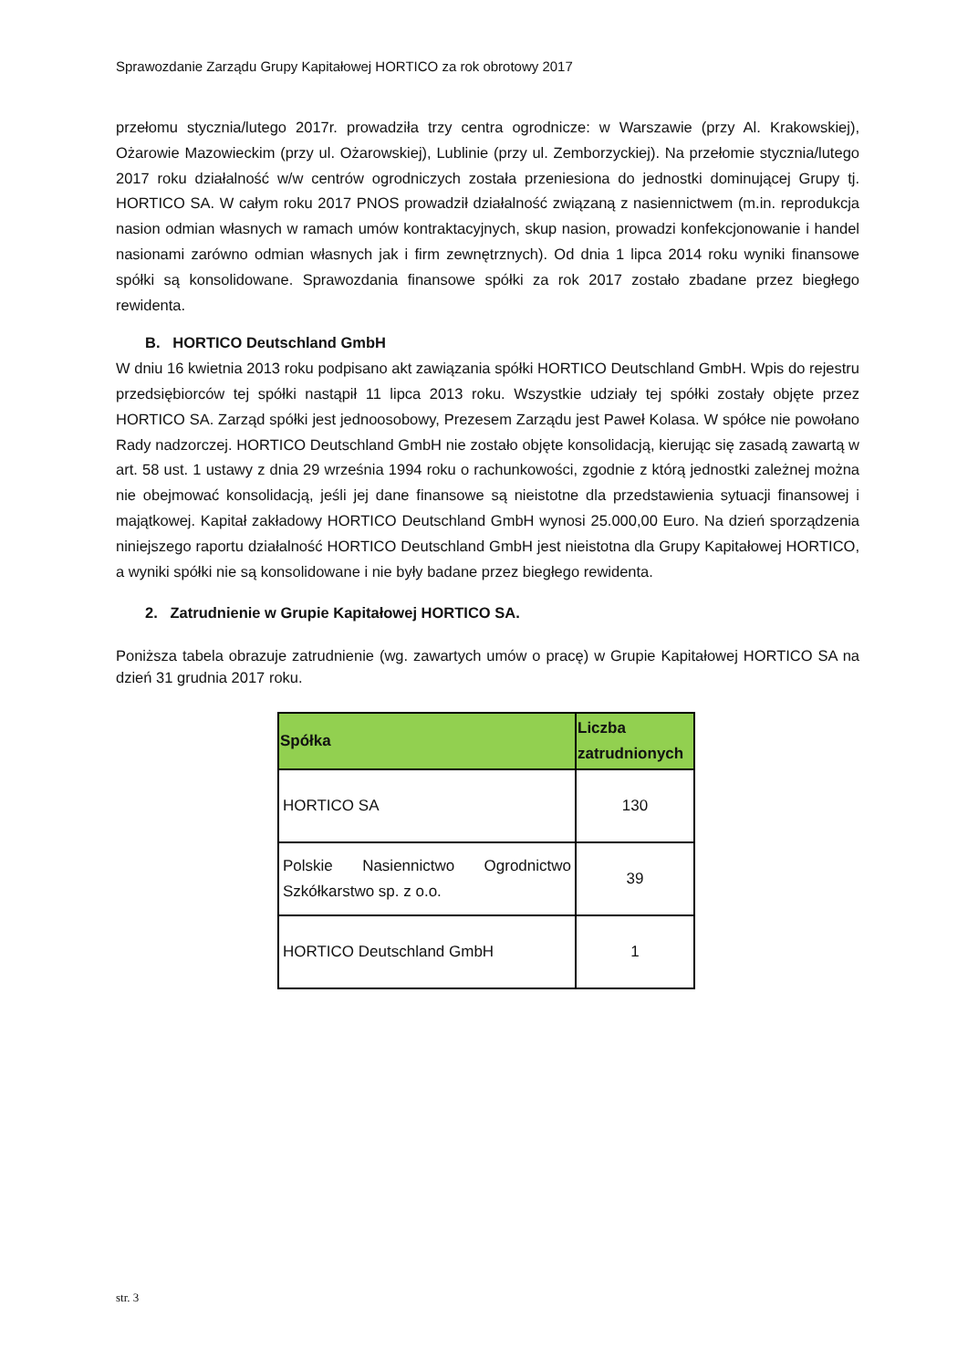Sprawozdanie Zarządu Grupy Kapitałowej HORTICO za rok obrotowy 2017
przełomu stycznia/lutego 2017r. prowadziła trzy centra ogrodnicze: w Warszawie (przy Al. Krakowskiej), Ożarowie Mazowieckim (przy ul. Ożarowskiej), Lublinie (przy ul. Zemborzyckiej). Na przełomie stycznia/lutego 2017 roku działalność w/w centrów ogrodniczych została przeniesiona do jednostki dominującej Grupy tj. HORTICO SA. W całym roku 2017 PNOS prowadził działalność związaną z nasiennictwem (m.in. reprodukcja nasion odmian własnych w ramach umów kontraktacyjnych, skup nasion, prowadzi konfekcjonowanie i handel nasionami zarówno odmian własnych jak i firm zewnętrznych). Od dnia 1 lipca 2014 roku wyniki finansowe spółki są konsolidowane. Sprawozdania finansowe spółki za rok 2017 zostało zbadane przez biegłego rewidenta.
B. HORTICO Deutschland GmbH
W dniu 16 kwietnia 2013 roku podpisano akt zawiązania spółki HORTICO Deutschland GmbH. Wpis do rejestru przedsiębiorców tej spółki nastąpił 11 lipca 2013 roku. Wszystkie udziały tej spółki zostały objęte przez HORTICO SA. Zarząd spółki jest jednoosobowy, Prezesem Zarządu jest Paweł Kolasa. W spółce nie powołano Rady nadzorczej. HORTICO Deutschland GmbH nie zostało objęte konsolidacją, kierując się zasadą zawartą w art. 58 ust. 1 ustawy z dnia 29 września 1994 roku o rachunkowości, zgodnie z którą jednostki zależnej można nie obejmować konsolidacją, jeśli jej dane finansowe są nieistotne dla przedstawienia sytuacji finansowej i majątkowej. Kapitał zakładowy HORTICO Deutschland GmbH wynosi 25.000,00 Euro. Na dzień sporządzenia niniejszego raportu działalność HORTICO Deutschland GmbH jest nieistotna dla Grupy Kapitałowej HORTICO, a wyniki spółki nie są konsolidowane i nie były badane przez biegłego rewidenta.
2. Zatrudnienie w Grupie Kapitałowej HORTICO SA.
Poniższa tabela obrazuje zatrudnienie (wg. zawartych umów o pracę) w Grupie Kapitałowej HORTICO SA na dzień 31 grudnia 2017 roku.
| Spółka | Liczba zatrudnionych |
| --- | --- |
| HORTICO SA | 130 |
| Polskie Nasiennictwo Ogrodnictwo Szkółkarstwo sp. z o.o. | 39 |
| HORTICO Deutschland GmbH | 1 |
str. 3